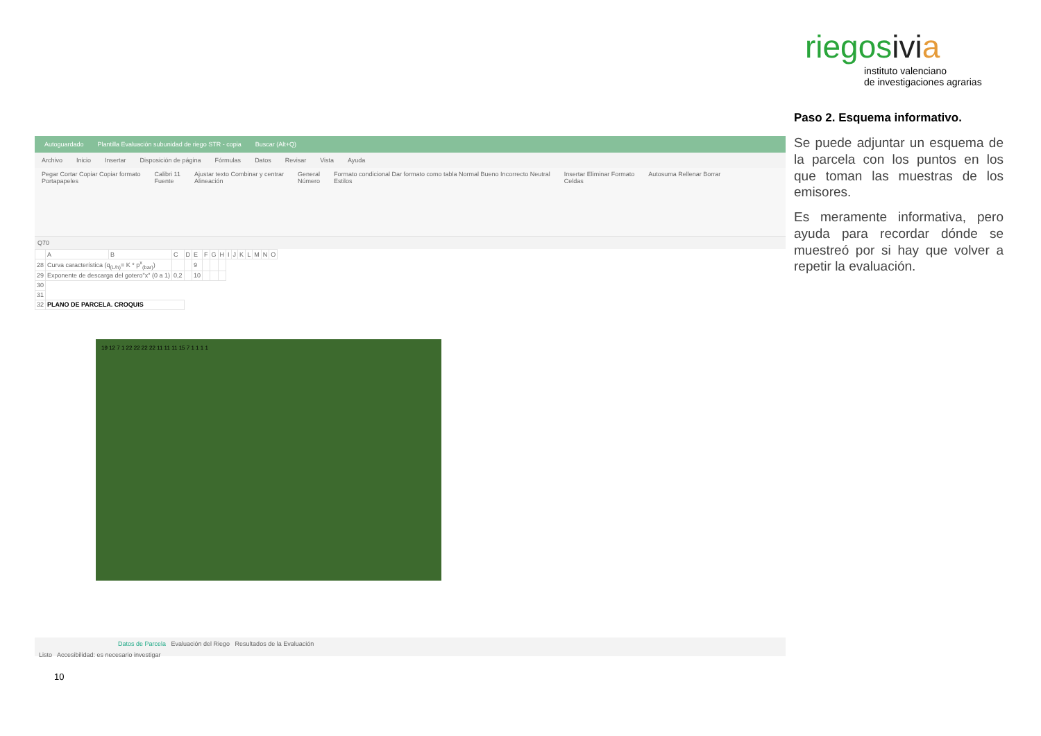riegosivi a
instituto valenciano
de investigaciones agrarias
Autoguardado Plantilla Evaluación subunidad de riego STR - copia Buscar (Alt+Q)
Archivo Inicio Insertar Disposición de página Fórmulas Datos Revisar Vista Ayuda
Pegar Cortar Copiar Copiar formato
Portapapeles Calibri 11
Fuente Ajustar texto Combinar y centrar
Alineación General
Número Formato condicional Dar formato como tabla Normal Bueno Incorrecto Neutral
Estilos Insertar Eliminar Formato
Celdas Autosuma Rellenar Borrar
Q70
| | A | B | C | D | E | F | G | H | I | J | K | L | M | N | O |
| 28 | Curva característica (q<sub>(L/h)</sub>= K * p<sup>x</sup><sub>(bar)</sub>) | | | | 9 | | | | | | | | | | |
| 29 | Exponente de descarga del gotero"x" (0 a 1) | | 0,2 | | 10 | | | | | | | | | | |
| 30 | | | | | | | | | | | | | | | |
| 31 | | | | | | | | | | | | | | | |
| 32 | PLANO DE PARCELA. CROQUIS | | | | | | | | | | | | | | |
19 12 7 1 22 22 22 22 11 11 11 15 7 1 1 1 1
Datos de Parcela Evaluación del Riego Resultados de la Evaluación
Listo Accesibilidad: es necesario investigar
Paso 2. Esquema informativo.
Se puede adjuntar un esquema de la parcela con los puntos en los que toman las muestras de los emisores.
Es meramente informativa, pero ayuda para recordar dónde se muestreó por si hay que volver a repetir la evaluación.
10